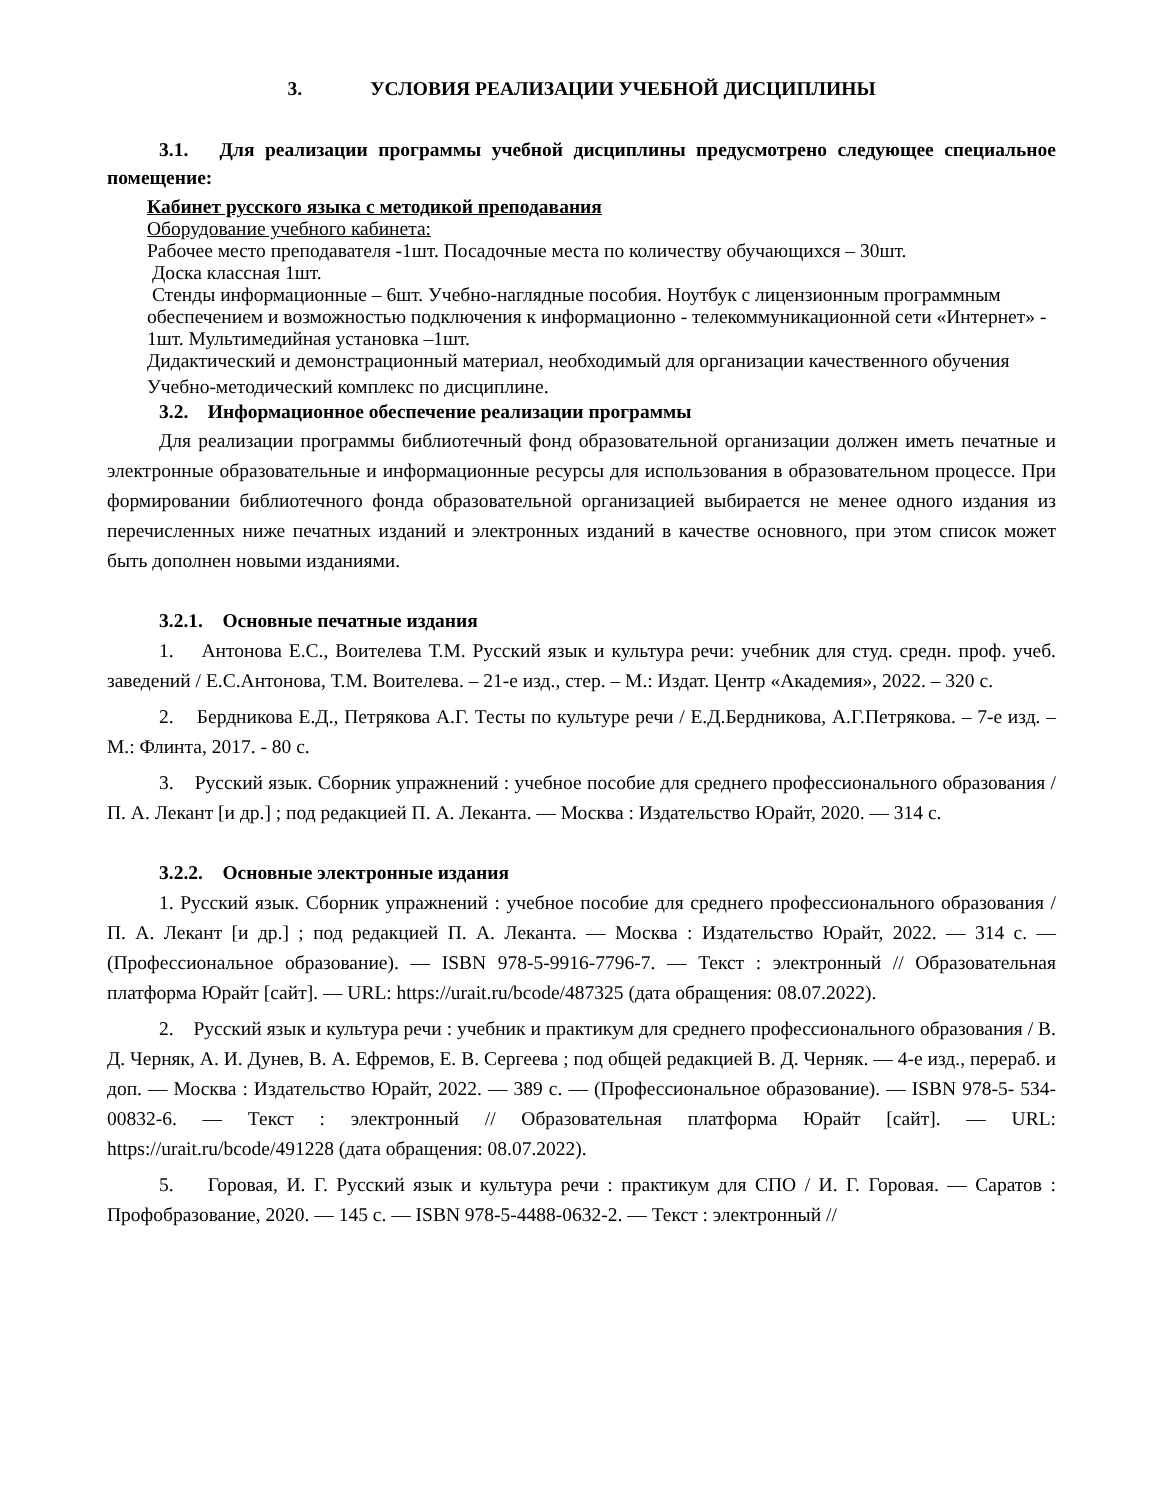3. УСЛОВИЯ РЕАЛИЗАЦИИ УЧЕБНОЙ ДИСЦИПЛИНЫ
3.1. Для реализации программы учебной дисциплины предусмотрено следующее специальное помещение:
Кабинет русского языка с методикой преподавания
Оборудование учебного кабинета:
Рабочее место преподавателя -1шт. Посадочные места по количеству обучающихся – 30шт.
Доска классная 1шт.
Стенды информационные – 6шт. Учебно-наглядные пособия. Ноутбук с лицензионным программным обеспечением и возможностью подключения к информационно - телекоммуникационной сети «Интернет» - 1шт. Мультимедийная установка –1шт.
Дидактический и демонстрационный материал, необходимый для организации качественного обучения
Учебно-методический комплекс по дисциплине.
3.2. Информационное обеспечение реализации программы
Для реализации программы библиотечный фонд образовательной организации должен иметь печатные и электронные образовательные и информационные ресурсы для использования в образовательном процессе. При формировании библиотечного фонда образовательной организацией выбирается не менее одного издания из перечисленных ниже печатных изданий и электронных изданий в качестве основного, при этом список может быть дополнен новыми изданиями.
3.2.1. Основные печатные издания
1. Антонова Е.С., Воителева Т.М. Русский язык и культура речи: учебник для студ. средн. проф. учеб. заведений / Е.С.Антонова, Т.М. Воителева. – 21-е изд., стер. – М.: Издат. Центр «Академия», 2022. – 320 с.
2. Бердникова Е.Д., Петрякова А.Г. Тесты по культуре речи / Е.Д.Бердникова, А.Г.Петрякова. – 7-е изд. – М.: Флинта, 2017. - 80 с.
3. Русский язык. Сборник упражнений : учебное пособие для среднего профессионального образования / П. А. Лекант [и др.] ; под редакцией П. А. Леканта. — Москва : Издательство Юрайт, 2020. — 314 с.
3.2.2. Основные электронные издания
1. Русский язык. Сборник упражнений : учебное пособие для среднего профессионального образования / П. А. Лекант [и др.] ; под редакцией П. А. Леканта. — Москва : Издательство Юрайт, 2022. — 314 с. — (Профессиональное образование). — ISBN 978-5-9916-7796-7. — Текст : электронный // Образовательная платформа Юрайт [сайт]. — URL: https://urait.ru/bcode/487325 (дата обращения: 08.07.2022).
2. Русский язык и культура речи : учебник и практикум для среднего профессионального образования / В. Д. Черняк, А. И. Дунев, В. А. Ефремов, Е. В. Сергеева ; под общей редакцией В. Д. Черняк. — 4-е изд., перераб. и доп. — Москва : Издательство Юрайт, 2022. — 389 с. — (Профессиональное образование). — ISBN 978-5- 534-00832-6. — Текст : электронный // Образовательная платформа Юрайт [сайт]. — URL: https://urait.ru/bcode/491228 (дата обращения: 08.07.2022).
5. Горовая, И. Г. Русский язык и культура речи : практикум для СПО / И. Г. Горовая. — Саратов : Профобразование, 2020. — 145 с. — ISBN 978-5-4488-0632-2. — Текст : электронный //